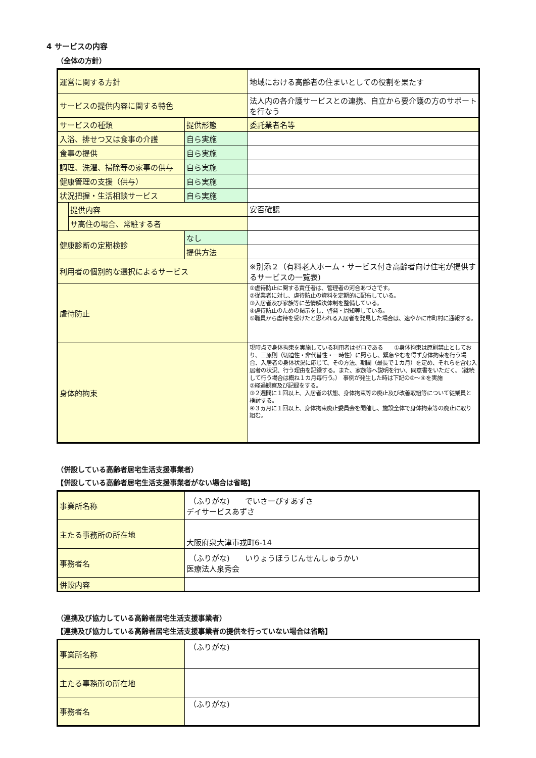4 サービスの内容
（全体の方針）
| 運営に関する方針 | | | 地域における高齢者の住まいとしての役割を果たす |
| サービスの提供内容に関する特色 | | | 法人内の各介護サービスとの連携、自立から要介護の方のサポートを行なう |
| サービスの種類 | | 提供形態 | 委託業者名等 |
| 入浴、排せつ又は食事の介護 | | 自ら実施 | |
| 食事の提供 | | 自ら実施 | |
| 調理、洗濯、掃除等の家事の供与 | | 自ら実施 | |
| 健康管理の支援（供与） | | 自ら実施 | |
| 状況把握・生活相談サービス | | 自ら実施 | |
| | 提供内容 | | 安否確認 |
| | サ高住の場合、常駐する者 | | |
| 健康診断の定期検診 | | なし | |
| | | 提供方法 | |
| 利用者の個別的な選択によるサービス | | | ※別添２（有料老人ホーム・サービス付き高齢者向け住宅が提供するサービスの一覧表) |
| 虐待防止 | | | ①虐待防止に関する責任者は、管理者の河合あづさです。 ②従業者に対し、虐待防止の資料を定期的に配布している。 ③入居者及び家族等に苦情解決体制を整備している。 ④虐待防止のための掲示をし、啓発・周知等している。 ⑤職員から虐待を受けたと思われる入居者を発見した場合は、速やかに市町村に通報する。 |
| 身体的拘束 | | | 現時点で身体拘束を実施している利用者はゼロである ①身体拘束は原則禁止としており、三原則（切迫性・非代替性・一時性）に照らし、緊急やむを得ず身体拘束を行う場合、入居者の身体状況に応じて、その方法、期間（最長で１カ月）を定め、それらを含む入居者の状況、行う理由を記録する。また、家族等へ説明を行い、同意書をいただく。（継続して行う場合は概ね１カ月毎行う。） 事例が発生した時は下記の②～④を実施 ②経過観察及び記録をする。 ③２週間に１回以上、入居者の状態、身体拘束等の廃止及び改善取組等について従業員と検討する。 ④３ヵ月に１回以上、身体拘束廃止委員会を開催し、施設全体で身体拘束等の廃止に取り組む。 |
（併設している高齢者居宅生活支援事業者）
【併設している高齢者居宅生活支援事業者がない場合は省略】
| 事業所名称 | （ふりがな) でいさーびすあずさ デイサービスあずさ |
| 主たる事務所の所在地 | 大阪府泉大津市戎町6-14 |
| 事務者名 | （ふりがな) いりょうほうじんせんしゅうかい 医療法人泉秀会 |
| 併設内容 | |
（連携及び協力している高齢者居宅生活支援事業者）
【連携及び協力している高齢者居宅生活支援事業者の提供を行っていない場合は省略】
| 事業所名称 | （ふりがな) |
| 主たる事務所の所在地 | |
| 事務者名 | （ふりがな) |